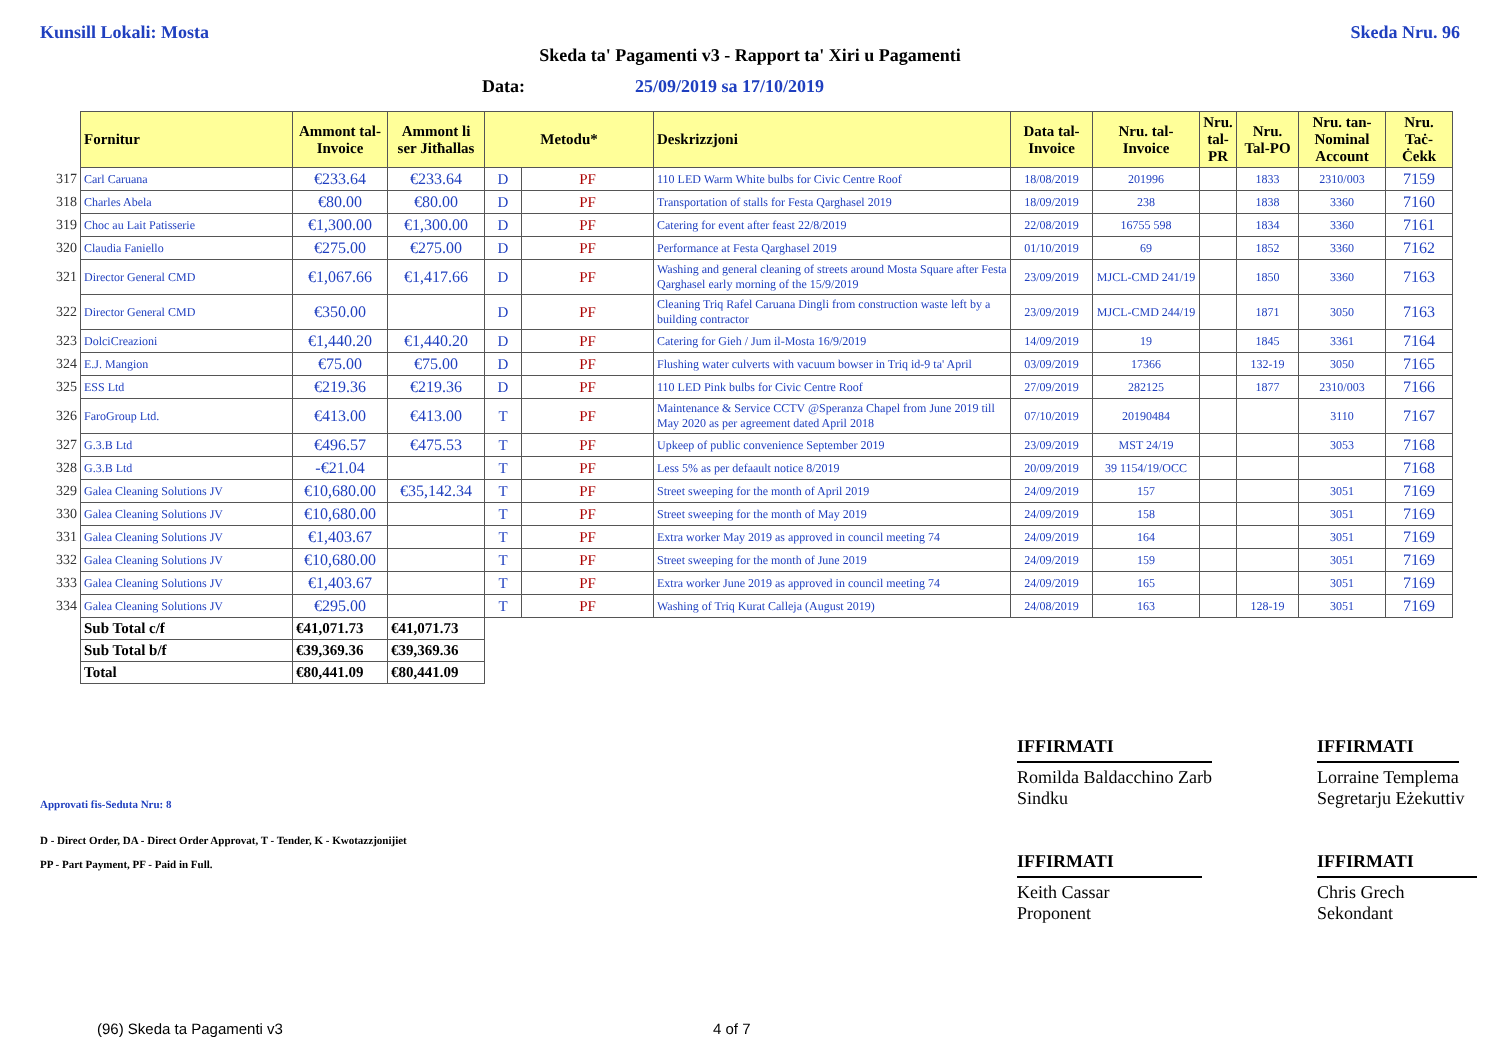Kunsill Lokali: Mosta Skeda Nru. 96
Skeda ta' Pagamenti v3 - Rapport ta' Xiri u Pagamenti
Data: 25/09/2019 sa 17/10/2019
| | Fornitur | Ammont tal-Invoice | Ammont li ser Jitħallas | Metodu* | | Deskrizzjoni | Data tal-Invoice | Nru. tal-Invoice | Nru. tal-PR | Nru. Tal-PO | Nru. tan-Nominal Account | Nru. Taċ-Ċekk |
| 317 | Carl Caruana | €233.64 | €233.64 | D | PF | 110 LED Warm White bulbs for Civic Centre Roof | 18/08/2019 | 201996 | | 1833 | 2310/003 | 7159 |
| 318 | Charles Abela | €80.00 | €80.00 | D | PF | Transportation of stalls for Festa Qarghasel 2019 | 18/09/2019 | 238 | | 1838 | 3360 | 7160 |
| 319 | Choc au Lait Patisserie | €1,300.00 | €1,300.00 | D | PF | Catering for event after feast 22/8/2019 | 22/08/2019 | 16755 598 | | 1834 | 3360 | 7161 |
| 320 | Claudia Faniello | €275.00 | €275.00 | D | PF | Performance at Festa Qarghasel 2019 | 01/10/2019 | 69 | | 1852 | 3360 | 7162 |
| 321 | Director General CMD | €1,067.66 | €1,417.66 | D | PF | Washing and general cleaning of streets around Mosta Square after Festa Qarghasel early morning of the 15/9/2019 | 23/09/2019 | MJCL-CMD 241/19 | | 1850 | 3360 | 7163 |
| 322 | Director General CMD | €350.00 | | D | PF | Cleaning Triq Rafel Caruana Dingli from construction waste left by a building contractor | 23/09/2019 | MJCL-CMD 244/19 | | 1871 | 3050 | 7163 |
| 323 | DolciCreazioni | €1,440.20 | €1,440.20 | D | PF | Catering for Gieh / Jum il-Mosta 16/9/2019 | 14/09/2019 | 19 | | 1845 | 3361 | 7164 |
| 324 | E.J. Mangion | €75.00 | €75.00 | D | PF | Flushing water culverts with vacuum bowser in Triq id-9 ta' April | 03/09/2019 | 17366 | | 132-19 | 3050 | 7165 |
| 325 | ESS Ltd | €219.36 | €219.36 | D | PF | 110 LED Pink bulbs for Civic Centre Roof | 27/09/2019 | 282125 | | 1877 | 2310/003 | 7166 |
| 326 | FaroGroup Ltd. | €413.00 | €413.00 | T | PF | Maintenance & Service CCTV @Speranza Chapel from June 2019 till May 2020 as per agreement dated April 2018 | 07/10/2019 | 20190484 | | | 3110 | 7167 |
| 327 | G.3.B Ltd | €496.57 | €475.53 | T | PF | Upkeep of public convenience September 2019 | 23/09/2019 | MST 24/19 | | | 3053 | 7168 |
| 328 | G.3.B Ltd | -€21.04 | | T | PF | Less 5% as per defaault notice 8/2019 | 20/09/2019 | 39 1154/19/OCC | | | | 7168 |
| 329 | Galea Cleaning Solutions JV | €10,680.00 | €35,142.34 | T | PF | Street sweeping for the month of April 2019 | 24/09/2019 | 157 | | | 3051 | 7169 |
| 330 | Galea Cleaning Solutions JV | €10,680.00 | | T | PF | Street sweeping for the month of May 2019 | 24/09/2019 | 158 | | | 3051 | 7169 |
| 331 | Galea Cleaning Solutions JV | €1,403.67 | | T | PF | Extra worker May 2019 as approved in council meeting 74 | 24/09/2019 | 164 | | | 3051 | 7169 |
| 332 | Galea Cleaning Solutions JV | €10,680.00 | | T | PF | Street sweeping for the month of June 2019 | 24/09/2019 | 159 | | | 3051 | 7169 |
| 333 | Galea Cleaning Solutions JV | €1,403.67 | | T | PF | Extra worker June 2019 as approved in council meeting 74 | 24/09/2019 | 165 | | | 3051 | 7169 |
| 334 | Galea Cleaning Solutions JV | €295.00 | | T | PF | Washing of Triq Kurat Calleja (August 2019) | 24/08/2019 | 163 | | 128-19 | 3051 | 7169 |
| | Sub Total c/f | €41,071.73 | €41,071.73 | | | | | | | | | |
| | Sub Total b/f | €39,369.36 | €39,369.36 | | | | | | | | | |
| | Total | €80,441.09 | €80,441.09 | | | | | | | | | |
IFFIRMATI
Romilda Baldacchino Zarb
Sindku
IFFIRMATI
Keith Cassar
Proponent
IFFIRMATI
Lorraine Templema
Segretarju Eżekuttiv
IFFIRMATI
Chris Grech
Sekondant
Approvati fis-Seduta Nru: 8
D - Direct Order, DA - Direct Order Approvat, T - Tender, K - Kwotazzjonijiet
PP - Part Payment, PF - Paid in Full.
(96) Skeda ta Pagamenti v3 4 of 7